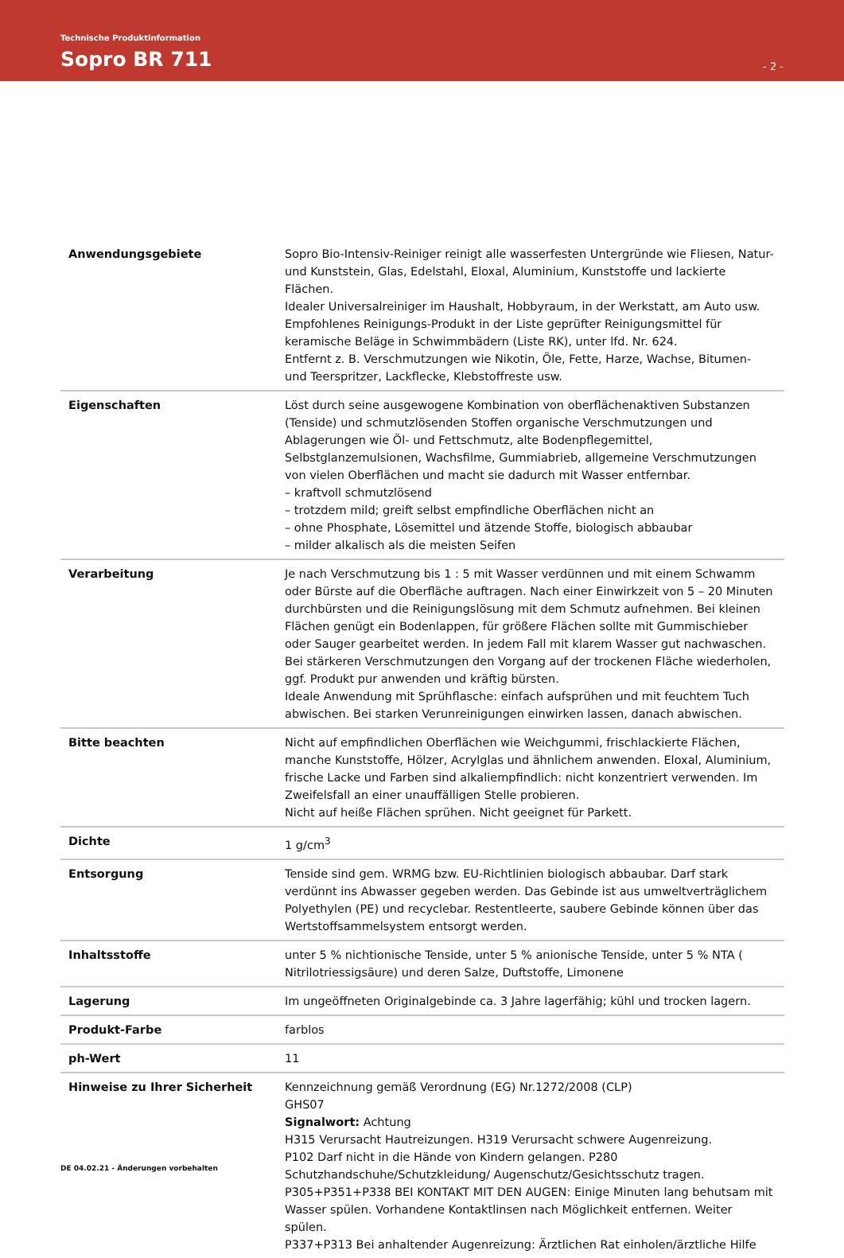Technische Produktinformation
Sopro BR 711 - 2 -
| Anwendungsgebiete | Sopro Bio-Intensiv-Reiniger reinigt alle wasserfesten Untergründe wie Fliesen, Natur- und Kunststein, Glas, Edelstahl, Eloxal, Aluminium, Kunststoffe und lackierte Flächen. Idealer Universalreiniger im Haushalt, Hobbyraum, in der Werkstatt, am Auto usw. Empfohlenes Reinigungs-Produkt in der Liste geprüfter Reinigungsmittel für keramische Beläge in Schwimmbädern (Liste RK), unter lfd. Nr. 624. Entfernt z. B. Verschmutzungen wie Nikotin, Öle, Fette, Harze, Wachse, Bitumen- und Teerspritzer, Lackflecke, Klebstoffreste usw. |
| Eigenschaften | Löst durch seine ausgewogene Kombination von oberflächenaktiven Substanzen (Tenside) und schmutzlösenden Stoffen organische Verschmutzungen und Ablagerungen wie Öl- und Fettschmutz, alte Bodenpflegemittel, Selbstglanzemulsionen, Wachsfilme, Gummiabrieb, allgemeine Verschmutzungen von vielen Oberflächen und macht sie dadurch mit Wasser entfernbar. – kraftvoll schmutzlösend – trotzdem mild; greift selbst empfindliche Oberflächen nicht an – ohne Phosphate, Lösemittel und ätzende Stoffe, biologisch abbaubar – milder alkalisch als die meisten Seifen |
| Verarbeitung | Je nach Verschmutzung bis 1 : 5 mit Wasser verdünnen und mit einem Schwamm oder Bürste auf die Oberfläche auftragen. Nach einer Einwirkzeit von 5 – 20 Minuten durchbürsten und die Reinigungslösung mit dem Schmutz aufnehmen. Bei kleinen Flächen genügt ein Bodenlappen, für größere Flächen sollte mit Gummischieber oder Sauger gearbeitet werden. In jedem Fall mit klarem Wasser gut nachwaschen. Bei stärkeren Verschmutzungen den Vorgang auf der trockenen Fläche wiederholen, ggf. Produkt pur anwenden und kräftig bürsten. Ideale Anwendung mit Sprühflasche: einfach aufsprühen und mit feuchtem Tuch abwischen. Bei starken Verunreinigungen einwirken lassen, danach abwischen. |
| Bitte beachten | Nicht auf empfindlichen Oberflächen wie Weichgummi, frischlackierte Flächen, manche Kunststoffe, Hölzer, Acrylglas und ähnlichem anwenden. Eloxal, Aluminium, frische Lacke und Farben sind alkaliempfindlich: nicht konzentriert verwenden. Im Zweifelsfall an einer unauffälligen Stelle probieren. Nicht auf heiße Flächen sprühen. Nicht geeignet für Parkett. |
| Dichte | 1 g/cm<sup>3</sup> |
| Entsorgung | Tenside sind gem. WRMG bzw. EU-Richtlinien biologisch abbaubar. Darf stark verdünnt ins Abwasser gegeben werden. Das Gebinde ist aus umweltverträglichem Polyethylen (PE) und recyclebar. Restentleerte, saubere Gebinde können über das Wertstoffsammelsystem entsorgt werden. |
| Inhaltsstoffe | unter 5 % nichtionische Tenside, unter 5 % anionische Tenside, unter 5 % NTA ( Nitrilotriessigsäure) und deren Salze, Duftstoffe, Limonene |
| Lagerung | Im ungeöffneten Originalgebinde ca. 3 Jahre lagerfähig; kühl und trocken lagern. |
| Produkt-Farbe | farblos |
| ph-Wert | 11 |
| Hinweise zu Ihrer Sicherheit | Kennzeichnung gemäß Verordnung (EG) Nr.1272/2008 (CLP) GHS07 Signalwort: Achtung H315 Verursacht Hautreizungen. H319 Verursacht schwere Augenreizung. P102 Darf nicht in die Hände von Kindern gelangen. P280 Schutzhandschuhe/Schutzkleidung/ Augenschutz/Gesichtsschutz tragen. P305+P351+P338 BEI KONTAKT MIT DEN AUGEN: Einige Minuten lang behutsam mit Wasser spülen. Vorhandene Kontaktlinsen nach Möglichkeit entfernen. Weiter spülen. P337+P313 Bei anhaltender Augenreizung: Ärztlichen Rat einholen/ärztliche Hilfe |
DE 04.02.21 - Änderungen vorbehalten